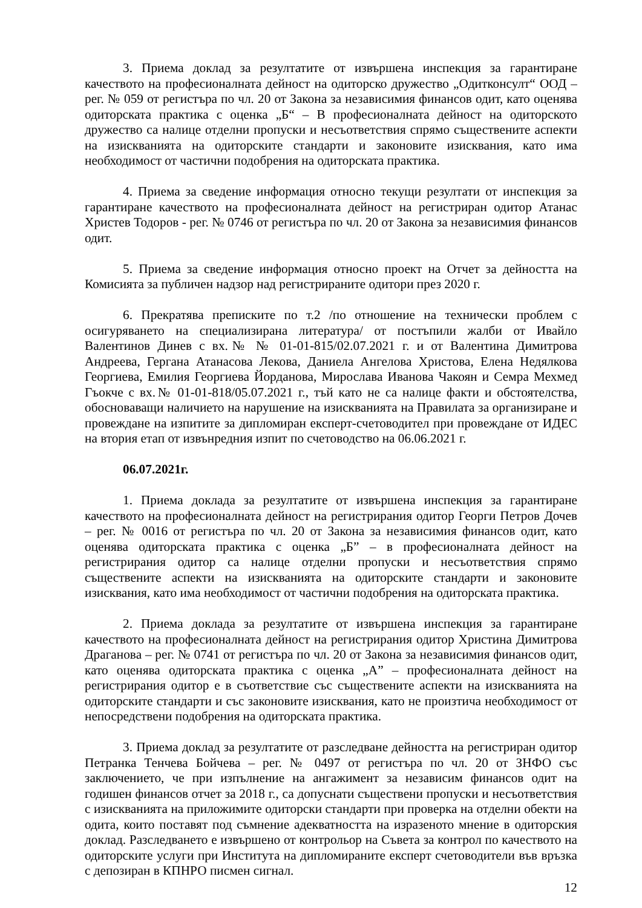3. Приема доклад за резултатите от извършена инспекция за гарантиране качеството на професионалната дейност на одиторско дружество „Одитконсулт“ ООД – рег. № 059 от регистъра по чл. 20 от Закона за независимия финансов одит, като оценява одиторската практика с оценка „Б“ – В професионалната дейност на одиторското дружество са налице отделни пропуски и несъответствия спрямо съществените аспекти на изискванията на одиторските стандарти и законовите изисквания, като има необходимост от частични подобрения на одиторската практика.
4. Приема за сведение информация относно текущи резултати от инспекция за гарантиране качеството на професионалната дейност на регистриран одитор Атанас Христев Тодоров - рег. № 0746 от регистъра по чл. 20 от Закона за независимия финансов одит.
5. Приема за сведение информация относно проект на Отчет за дейността на Комисията за публичен надзор над регистрираните одитори през 2020 г.
6. Прекратява преписките по т.2 /по отношение на технически проблем с осигуряването на специализирана литература/ от постъпили жалби от Ивайло Валентинов Динев с вх.№ № 01-01-815/02.07.2021 г. и от Валентина Димитрова Андреева, Гергана Атанасова Лекова, Даниела Ангелова Христова, Елена Недялкова Георгиева, Емилия Георгиева Йорданова, Мирослава Иванова Чакоян и Семра Мехмед Гъокче с вх.№ 01-01-818/05.07.2021 г., тъй като не са налице факти и обстоятелства, обосноваващи наличието на нарушение на изискванията на Правилата за организиране и провеждане на изпитите за дипломиран експерт-счетоводител при провеждане от ИДЕС на втория етап от извънредния изпит по счетоводство на 06.06.2021 г.
06.07.2021г.
1. Приема доклада за резултатите от извършена инспекция за гарантиране качеството на професионалната дейност на регистрирания одитор Георги Петров Дочев – рег. № 0016 от регистъра по чл. 20 от Закона за независимия финансов одит, като оценява одиторската практика с оценка „Б” – в професионалната дейност на регистрирания одитор са налице отделни пропуски и несъответствия спрямо съществените аспекти на изискванията на одиторските стандарти и законовите изисквания, като има необходимост от частични подобрения на одиторската практика.
2. Приема доклада за резултатите от извършена инспекция за гарантиране качеството на професионалната дейност на регистрирания одитор Христина Димитрова Драганова – рег. № 0741 от регистъра по чл. 20 от Закона за независимия финансов одит, като оценява одиторската практика с оценка „А” – професионалната дейност на регистрирания одитор е в съответствие със съществените аспекти на изискванията на одиторските стандарти и със законовите изисквания, като не произтича необходимост от непосредствени подобрения на одиторската практика.
3. Приема доклад за резултатите от разследване дейността на регистриран одитор Петранка Тенчева Бойчева – рег. № 0497 от регистъра по чл. 20 от ЗНФО със заключението, че при изпълнение на ангажимент за независим финансов одит на годишен финансов отчет за 2018 г., са допуснати съществени пропуски и несъответствия с изискванията на приложимите одиторски стандарти при проверка на отделни обекти на одита, които поставят под съмнение адекватността на изразеното мнение в одиторския доклад. Разследването е извършено от контрольор на Съвета за контрол по качеството на одиторските услуги при Института на дипломираните експерт счетоводители във връзка с депозиран в КПНРО писмен сигнал.
12